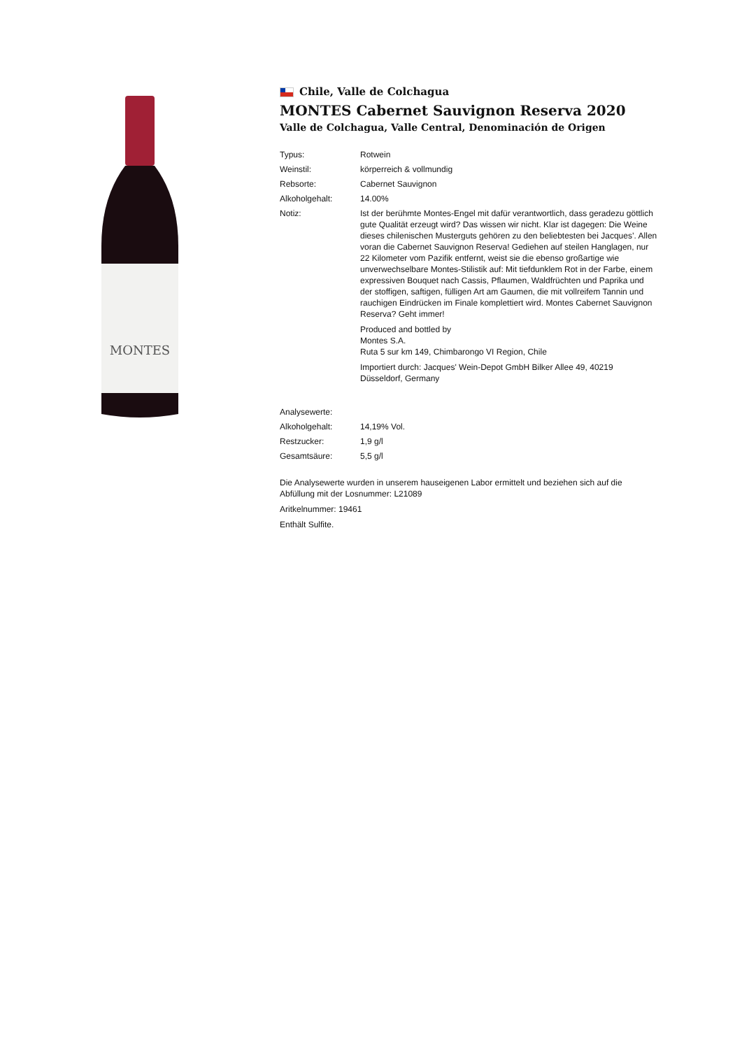MONTES
Chile, Valle de Colchagua
MONTES Cabernet Sauvignon Reserva 2020
Valle de Colchagua, Valle Central, Denominación de Origen
| Typus: | Rotwein |
| Weinstil: | körperreich & vollmundig |
| Rebsorte: | Cabernet Sauvignon |
| Alkoholgehalt: | 14.00% |
| Notiz: | Ist der berühmte Montes-Engel mit dafür verantwortlich, dass geradezu göttlich gute Qualität erzeugt wird? Das wissen wir nicht. Klar ist dagegen: Die Weine dieses chilenischen Musterguts gehören zu den beliebtesten bei Jacques’. Allen voran die Cabernet Sauvignon Reserva! Gediehen auf steilen Hanglagen, nur 22 Kilometer vom Pazifik entfernt, weist sie die ebenso großartige wie unverwechselbare Montes-Stilistik auf: Mit tiefdunklem Rot in der Farbe, einem expressiven Bouquet nach Cassis, Pflaumen, Waldfrüchten und Paprika und der stoffigen, saftigen, fülligen Art am Gaumen, die mit vollreifem Tannin und rauchigen Eindrücken im Finale komplettiert wird. Montes Cabernet Sauvignon Reserva? Geht immer! Produced and bottled by Montes S.A. Ruta 5 sur km 149, Chimbarongo VI Region, Chile Importiert durch: Jacques' Wein-Depot GmbH Bilker Allee 49, 40219 Düsseldorf, Germany |
| Analysewerte: | |
| Alkoholgehalt: | 14,19% Vol. |
| Restzucker: | 1,9 g/l |
| Gesamtsäure: | 5,5 g/l |
Die Analysewerte wurden in unserem hauseigenen Labor ermittelt und beziehen sich auf die Abfüllung mit der Losnummer: L21089
Aritkelnummer: 19461
Enthält Sulfite.